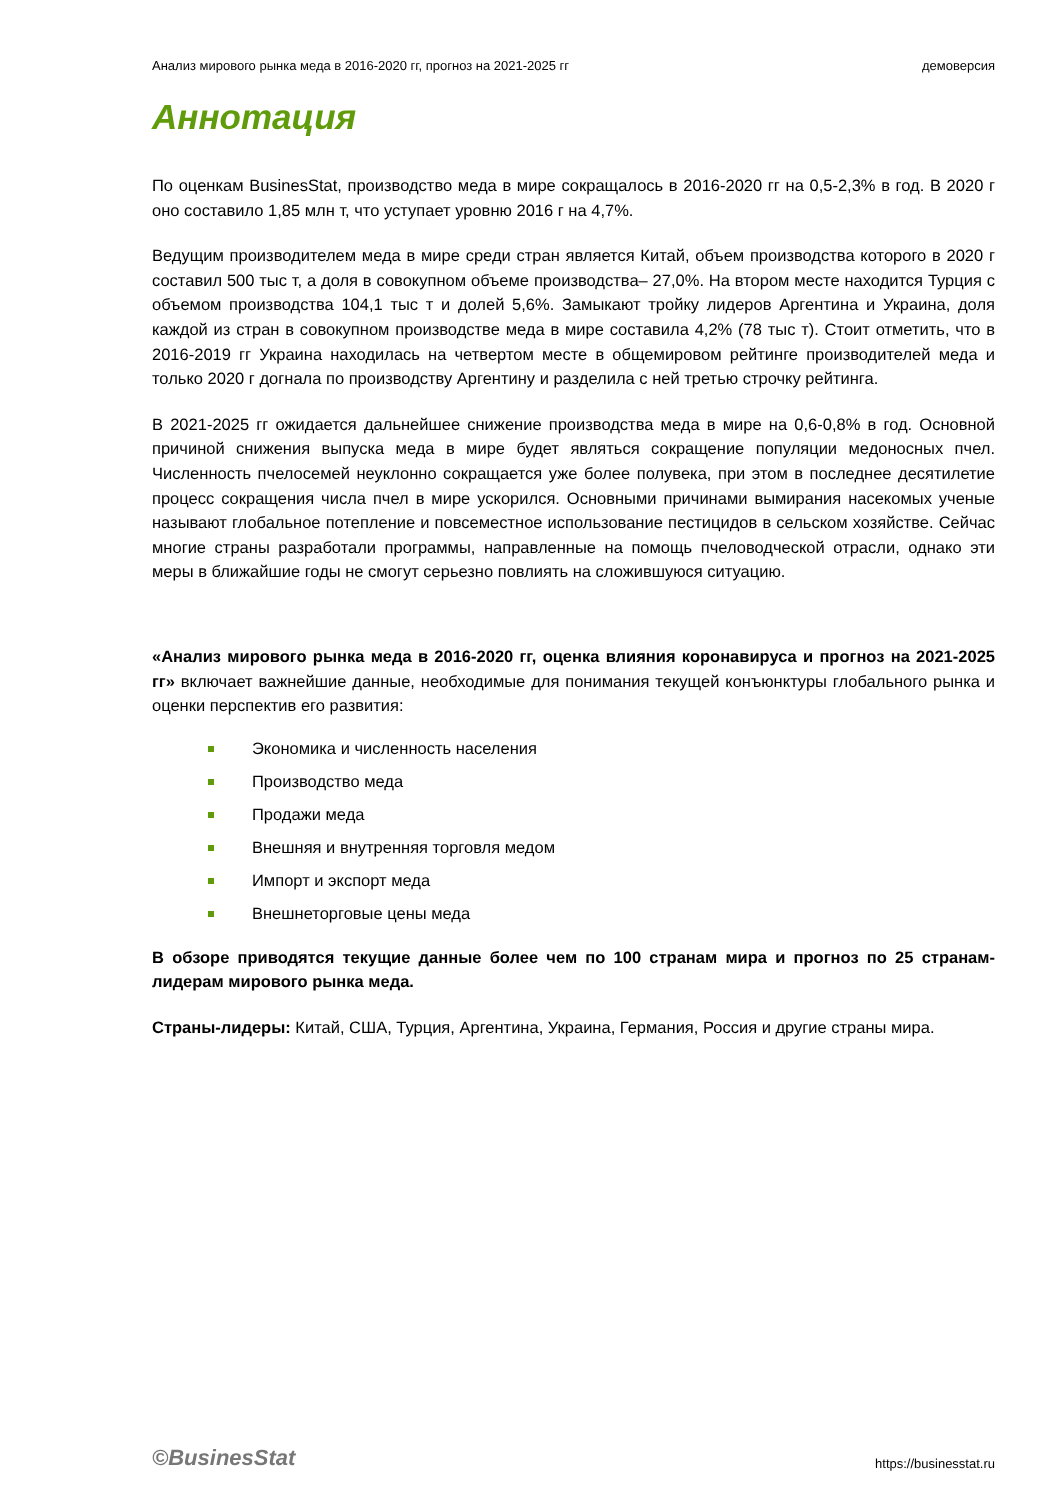Анализ мирового рынка меда в 2016-2020 гг, прогноз на 2021-2025 гг демоверсия
Аннотация
По оценкам BusinesStat, производство меда в мире сокращалось в 2016-2020 гг на 0,5-2,3% в год. В 2020 г оно составило 1,85 млн т, что уступает уровню 2016 г на 4,7%.
Ведущим производителем меда в мире среди стран является Китай, объем производства которого в 2020 г составил 500 тыс т, а доля в совокупном объеме производства– 27,0%. На втором месте находится Турция с объемом производства 104,1 тыс т и долей 5,6%. Замыкают тройку лидеров Аргентина и Украина, доля каждой из стран в совокупном производстве меда в мире составила 4,2% (78 тыс т). Стоит отметить, что в 2016-2019 гг Украина находилась на четвертом месте в общемировом рейтинге производителей меда и только 2020 г догнала по производству Аргентину и разделила с ней третью строчку рейтинга.
В 2021-2025 гг ожидается дальнейшее снижение производства меда в мире на 0,6-0,8% в год. Основной причиной снижения выпуска меда в мире будет являться сокращение популяции медоносных пчел. Численность пчелосемей неуклонно сокращается уже более полувека, при этом в последнее десятилетие процесс сокращения числа пчел в мире ускорился. Основными причинами вымирания насекомых ученые называют глобальное потепление и повсеместное использование пестицидов в сельском хозяйстве. Сейчас многие страны разработали программы, направленные на помощь пчеловодческой отрасли, однако эти меры в ближайшие годы не смогут серьезно повлиять на сложившуюся ситуацию.
«Анализ мирового рынка меда в 2016-2020 гг, оценка влияния коронавируса и прогноз на 2021-2025 гг» включает важнейшие данные, необходимые для понимания текущей конъюнктуры глобального рынка и оценки перспектив его развития:
Экономика и численность населения
Производство меда
Продажи меда
Внешняя и внутренняя торговля медом
Импорт и экспорт меда
Внешнеторговые цены меда
В обзоре приводятся текущие данные более чем по 100 странам мира и прогноз по 25 странам-лидерам мирового рынка меда.
Страны-лидеры: Китай, США, Турция, Аргентина, Украина, Германия, Россия и другие страны мира.
©BusinesStat https://businesstat.ru